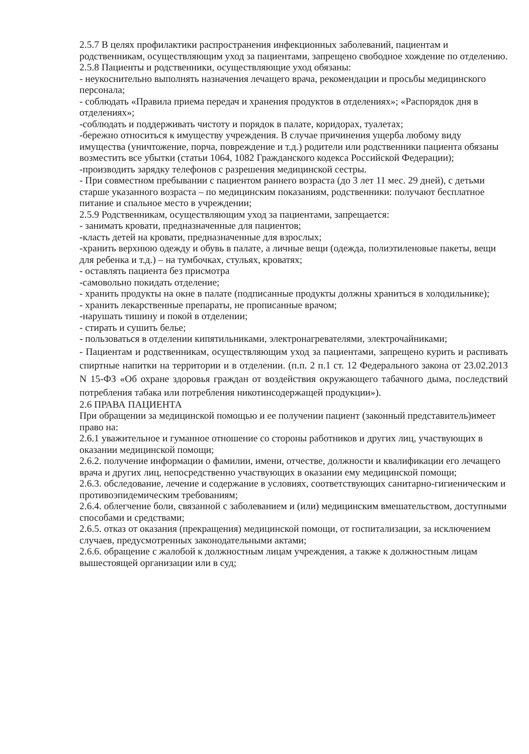2.5.7 В целях профилактики распространения инфекционных заболеваний, пациентам и родственникам, осуществляющим уход за пациентами, запрещено свободное хождение по отделению.
2.5.8 Пациенты и родственники, осуществляющие уход обязаны:
- неукоснительно выполнять назначения лечащего врача, рекомендации и просьбы медицинского персонала;
- соблюдать «Правила приема передач и хранения продуктов в отделениях»; «Распорядок дня в отделениях»;
-соблюдать и поддерживать чистоту и порядок в палате, коридорах, туалетах;
-бережно относиться к имуществу учреждения. В случае причинения ущерба любому виду имущества (уничтожение, порча, повреждение и т.д.) родители или родственники пациента обязаны возместить все убытки (статьи 1064, 1082 Гражданского кодекса Российской Федерации);
-производить зарядку телефонов с разрешения медицинской сестры.
- При совместном пребывании с пациентом раннего возраста (до 3 лет 11 мес. 29 дней), с детьми старше указанного возраста – по медицинским показаниям, родственники: получают бесплатное питание и спальное место в учреждении;
2.5.9 Родственникам, осуществляющим уход за пациентами, запрещается:
- занимать кровати, предназначенные для пациентов;
-класть детей на кровати, предназначенные для взрослых;
-хранить верхнюю одежду и обувь в палате, а личные вещи (одежда, полиэтиленовые пакеты, вещи для ребенка и т.д.) – на тумбочках, стульях, кроватях;
- оставлять пациента без присмотра
-самовольно покидать отделение;
- хранить продукты на окне в палате (подписанные продукты должны храниться в холодильнике);
- хранить лекарственные препараты, не прописанные врачом;
-нарушать тишину и покой в отделении;
- стирать и сушить белье;
- пользоваться в отделении кипятильниками, электронагревателями, электрочайниками;
- Пациентам и родственникам, осуществляющим уход за пациентами, запрещено курить и распивать спиртные напитки на территории и в отделении. (п.п. 2 п.1 ст. 12 Федерального закона от 23.02.2013 N 15-ФЗ «Об охране здоровья граждан от воздействия окружающего табачного дыма, последствий потребления табака или потребления никотинсодержащей продукции»).
2.6 ПРАВА ПАЦИЕНТА
При обращении за медицинской помощью и ее получении пациент (законный представитель)имеет право на:
2.6.1 уважительное и гуманное отношение со стороны работников и других лиц, участвующих в оказании медицинской помощи;
2.6.2. получение информации о фамилии, имени, отчестве, должности и квалификации его лечащего врача и других лиц, непосредственно участвующих в оказании ему медицинской помощи;
2.6.3. обследование, лечение и содержание в условиях, соответствующих санитарно-гигиеническим и противоэпидемическим требованиям;
2.6.4. облегчение боли, связанной с заболеванием и (или) медицинским вмешательством, доступными способами и средствами;
2.6.5. отказ от оказания (прекращения) медицинской помощи, от госпитализации, за исключением случаев, предусмотренных законодательными актами;
2.6.6. обращение с жалобой к должностным лицам учреждения, а также к должностным лицам вышестоящей организации или в суд;